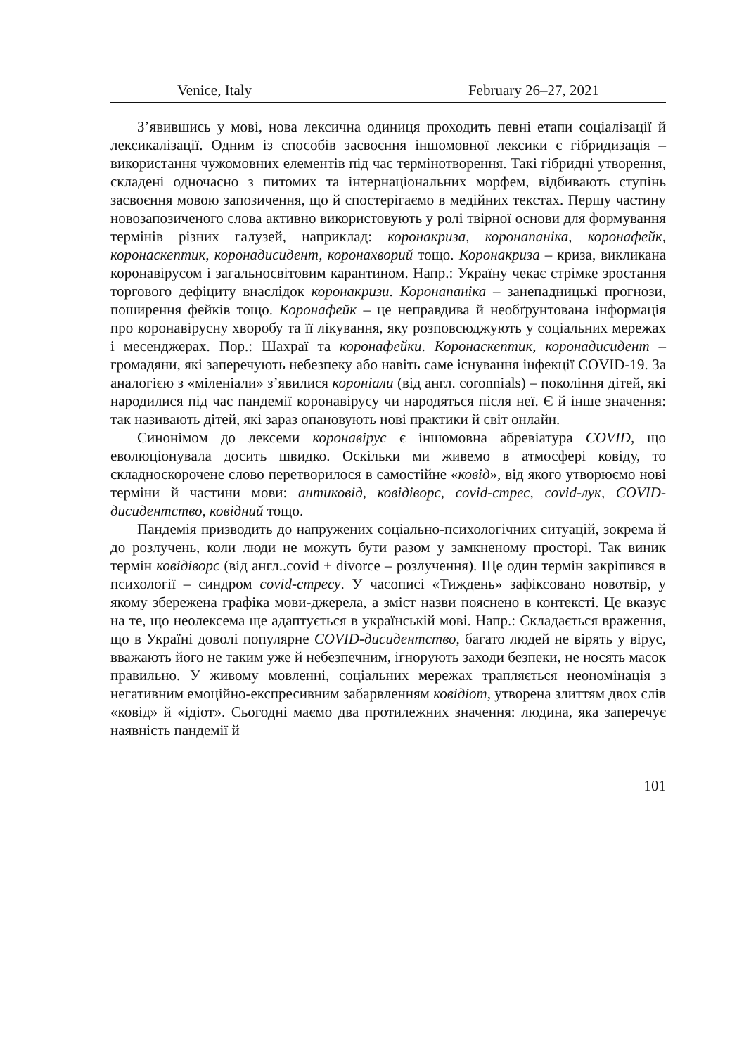Venice, Italy February 26–27, 2021
З’явившись у мові, нова лексична одиниця проходить певні етапи соціалізації й лексикалізації. Одним із способів засвоєння іншомовної лексики є гібридизація – використання чужомовних елементів під час термінотворення. Такі гібридні утворення, складені одночасно з питомих та інтернаціональних морфем, відбивають ступінь засвоєння мовою запозичення, що й спостерігаємо в медійних текстах. Першу частину новозапозиченого слова активно використовують у ролі твірної основи для формування термінів різних галузей, наприклад: коронакриза, коронапаніка, коронафейк, коронаскептик, коронадисидент, корона­хворий тощо. Коронакриза – криза, викликана коронавірусом і загально­світовим карантином. Напр.: Україну чекає стрімке зростання торго­вого дефіциту внаслідок коронакризи. Коронапаніка – занепадницькі прогнози, поширення фейків тощо. Коронафейк – це неправдива й необґрунтована інформація про коронавірусну хворобу та її лікування, яку розповсюджують у соціальних мережах і месенджерах. Пор.: Шахраї та коронафейки. Коронаскептик, коронадисидент – громадяни, які заперечують небезпеку або навіть саме існування інфекції COVID-19. За аналогією з «міленіали» з’явилися короніали (від англ. coronnials) – покоління дітей, які народилися під час пандемії коронавірусу чи народяться після неї. Є й інше значення: так називають дітей, які зараз опановують нові практики й світ онлайн.
Синонімом до лексеми коронавірус є іншомовна абревіатура COVID, що еволюціонувала досить швидко. Оскільки ми живемо в атмосфері ковіду, то складноскорочене слово перетворилося в самостійне «ковід», від якого утворюємо нові терміни й частини мови: антиковід, ковідіворс, covid-стрес, covid-лук, COVID-дисидентство, ковідний тощо.
Пандемія призводить до напружених соціально-психологічних ситуацій, зокрема й до розлучень, коли люди не можуть бути разом у замкненому просторі. Так виник термін ковідіворс (від англ..covid + divorce – розлучення). Ще один термін закріпився в психології – синдром covid-стресу. У часописі «Тиждень» зафіксовано новотвір, у якому збережена графіка мови-джерела, а зміст назви пояснено в контексті. Це вказує на те, що неолексема ще адаптується в українській мові. Напр.: Складається враження, що в Україні доволі популярне COVID-дисидентство, багато людей не вірять у вірус, вважають його не таким уже й небезпечним, ігнорують заходи безпеки, не носять масок правильно. У живому мовленні, соціальних мережах трапляється неоно­мінація з негативним емоційно-експресивним забарвленням ковідіот, утворена злиттям двох слів «ковід» й «ідіот». Сьогодні маємо два протилежних значення: людина, яка заперечує наявність пандемії й
101